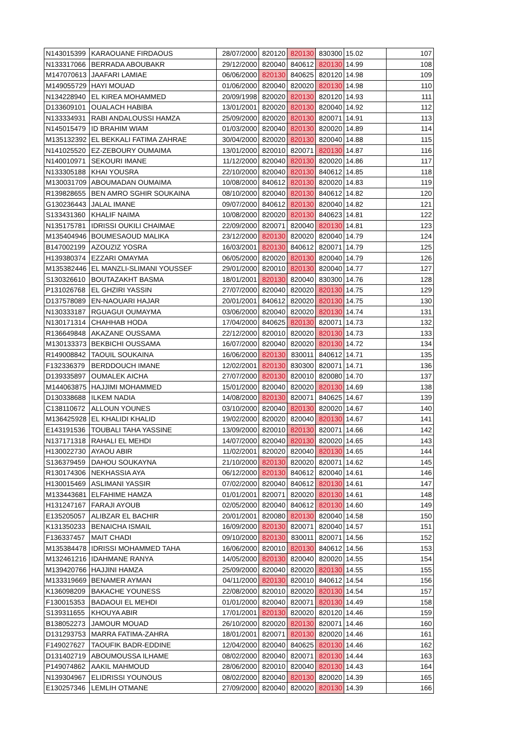| N143015399 | KARAOUANE FIRDAOUS | 28/07/2000 | 820120 | 820130 | 830300 | 15.02 | 107 |
| N133317066 | BERRADA ABOUBAKR | 29/12/2000 | 820040 | 840612 | 820130 | 14.99 | 108 |
| M147070613 | JAAFARI LAMIAE | 06/06/2000 | 820130 | 840625 | 820120 | 14.98 | 109 |
| M149055729 | HAYI MOUAD | 01/06/2000 | 820040 | 820020 | 820130 | 14.98 | 110 |
| N134228940 | EL KIREA MOHAMMED | 20/09/1998 | 820020 | 820130 | 820120 | 14.93 | 111 |
| D133609101 | OUALACH HABIBA | 13/01/2001 | 820020 | 820130 | 820040 | 14.92 | 112 |
| N133334931 | RABI ANDALOUSSI HAMZA | 25/09/2000 | 820020 | 820130 | 820071 | 14.91 | 113 |
| N145015479 | ID BRAHIM WIAM | 01/03/2000 | 820040 | 820130 | 820020 | 14.89 | 114 |
| M135132392 | EL BEKKALI FATIMA ZAHRAE | 30/04/2000 | 820020 | 820130 | 820040 | 14.88 | 115 |
| N141025520 | EZ-ZEBOURY OUMAIMA | 13/01/2000 | 820010 | 820071 | 820130 | 14.87 | 116 |
| N140010971 | SEKOURI IMANE | 11/12/2000 | 820040 | 820130 | 820020 | 14.86 | 117 |
| N133305188 | KHAI YOUSRA | 22/10/2000 | 820040 | 820130 | 840612 | 14.85 | 118 |
| M130031709 | ABOUMADAN OUMAIMA | 10/08/2000 | 840612 | 820130 | 820020 | 14.83 | 119 |
| R139828655 | BEN AMRO SGHIR SOUKAINA | 08/10/2000 | 820040 | 820130 | 840612 | 14.82 | 120 |
| G130236443 | JALAL IMANE | 09/07/2000 | 840612 | 820130 | 820040 | 14.82 | 121 |
| S133431360 | KHALIF NAIMA | 10/08/2000 | 820020 | 820130 | 840623 | 14.81 | 122 |
| N135175781 | IDRISSI OUKILI CHAIMAE | 22/09/2000 | 820071 | 820040 | 820130 | 14.81 | 123 |
| M135404946 | BOUMESAOUD MALIKA | 23/12/2000 | 820130 | 820020 | 820040 | 14.79 | 124 |
| B147002199 | AZOUZIZ YOSRA | 16/03/2001 | 820130 | 840612 | 820071 | 14.79 | 125 |
| H139380374 | EZZARI OMAYMA | 06/05/2000 | 820020 | 820130 | 820040 | 14.79 | 126 |
| M135382446 | EL MANZLI-SLIMANI YOUSSEF | 29/01/2000 | 820010 | 820130 | 820040 | 14.77 | 127 |
| S130326610 | BOUTAZAKHT BASMA | 18/01/2001 | 820130 | 820040 | 830300 | 14.76 | 128 |
| P131026768 | EL GHZIRI YASSIN | 27/07/2000 | 820040 | 820020 | 820130 | 14.75 | 129 |
| D137578089 | EN-NAOUARI HAJAR | 20/01/2001 | 840612 | 820020 | 820130 | 14.75 | 130 |
| N130333187 | RGUAGUI OUMAYMA | 03/06/2000 | 820040 | 820020 | 820130 | 14.74 | 131 |
| N130171314 | CHAHHAB HODA | 17/04/2000 | 840625 | 820130 | 820071 | 14.73 | 132 |
| R136649848 | AKAZANE OUSSAMA | 22/12/2000 | 820010 | 820020 | 820130 | 14.73 | 133 |
| M130133373 | BEKBICHI OUSSAMA | 16/07/2000 | 820040 | 820020 | 820130 | 14.72 | 134 |
| R149008842 | TAOUIL SOUKAINA | 16/06/2000 | 820130 | 830011 | 840612 | 14.71 | 135 |
| F132336379 | BERDDOUCH IMANE | 12/02/2001 | 820130 | 830300 | 820071 | 14.71 | 136 |
| D139335897 | OUMALEK AICHA | 27/07/2000 | 820130 | 820010 | 820080 | 14.70 | 137 |
| M144063875 | HAJJIMI MOHAMMED | 15/01/2000 | 820040 | 820020 | 820130 | 14.69 | 138 |
| D130338688 | ILKEM NADIA | 14/08/2000 | 820130 | 820071 | 840625 | 14.67 | 139 |
| C138110672 | ALLOUN YOUNES | 03/10/2000 | 820040 | 820130 | 820020 | 14.67 | 140 |
| M136425928 | EL KHALIDI KHALID | 19/02/2000 | 820020 | 820040 | 820130 | 14.67 | 141 |
| E143191536 | TOUBALI TAHA YASSINE | 13/09/2000 | 820010 | 820130 | 820071 | 14.66 | 142 |
| N137171318 | RAHALI EL MEHDI | 14/07/2000 | 820040 | 820130 | 820020 | 14.65 | 143 |
| H130022730 | AYAOU ABIR | 11/02/2001 | 820020 | 820040 | 820130 | 14.65 | 144 |
| S136379459 | DAHOU SOUKAYNA | 21/10/2000 | 820130 | 820020 | 820071 | 14.62 | 145 |
| R130174306 | NEKHASSIA AYA | 06/12/2000 | 820130 | 840612 | 820040 | 14.61 | 146 |
| H130015469 | ASLIMANI YASSIR | 07/02/2000 | 820040 | 840612 | 820130 | 14.61 | 147 |
| M133443681 | ELFAHIME HAMZA | 01/01/2001 | 820071 | 820020 | 820130 | 14.61 | 148 |
| H131247167 | FARAJI AYOUB | 02/05/2000 | 820040 | 840612 | 820130 | 14.60 | 149 |
| E135205057 | ALIBZAR EL BACHIR | 20/01/2001 | 820080 | 820130 | 820040 | 14.58 | 150 |
| K131350233 | BENAICHA ISMAIL | 16/09/2000 | 820130 | 820071 | 820040 | 14.57 | 151 |
| F136337457 | MAIT CHADI | 09/10/2000 | 820130 | 830011 | 820071 | 14.56 | 152 |
| M135384478 | IDRISSI MOHAMMED TAHA | 16/06/2000 | 820010 | 820130 | 840612 | 14.56 | 153 |
| M132461216 | IDAHMANE RANYA | 14/05/2000 | 820130 | 820040 | 820020 | 14.55 | 154 |
| M139420766 | HAJJINI HAMZA | 25/09/2000 | 820040 | 820020 | 820130 | 14.55 | 155 |
| M133319669 | BENAMER AYMAN | 04/11/2000 | 820130 | 820010 | 840612 | 14.54 | 156 |
| K136098209 | BAKACHE YOUNESS | 22/08/2000 | 820010 | 820020 | 820130 | 14.54 | 157 |
| F130015353 | BADAOUI EL MEHDI | 01/01/2000 | 820040 | 820071 | 820130 | 14.49 | 158 |
| S139311655 | KHOUYA ABIR | 17/01/2001 | 820130 | 820020 | 820120 | 14.46 | 159 |
| B138052273 | JAMOUR MOUAD | 26/10/2000 | 820020 | 820130 | 820071 | 14.46 | 160 |
| D131293753 | MARRA FATIMA-ZAHRA | 18/01/2001 | 820071 | 820130 | 820020 | 14.46 | 161 |
| F149027627 | TAOUFIK BADR-EDDINE | 12/04/2000 | 820040 | 840625 | 820130 | 14.46 | 162 |
| D131402719 | ABOUMOUSSA ILHAME | 08/02/2000 | 820040 | 820071 | 820130 | 14.44 | 163 |
| P149074862 | AAKIL MAHMOUD | 28/06/2000 | 820010 | 820040 | 820130 | 14.43 | 164 |
| N139304967 | ELIDRISSI YOUNOUS | 08/02/2000 | 820040 | 820130 | 820020 | 14.39 | 165 |
| E130257346 | LEMLIH OTMANE | 27/09/2000 | 820040 | 820020 | 820130 | 14.39 | 166 |